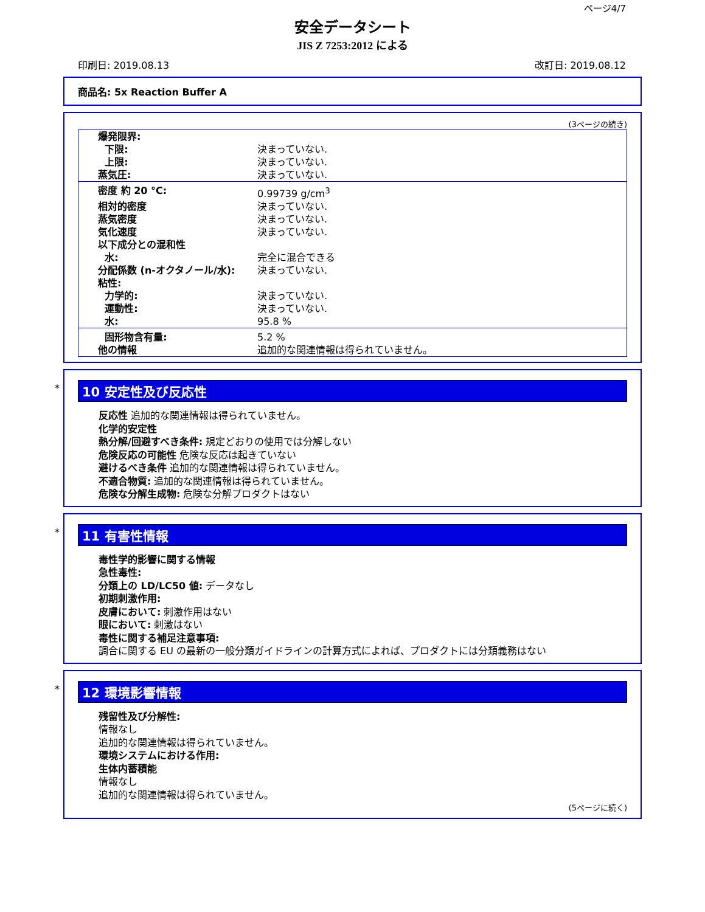ページ4/7
安全データシート
JIS Z 7253:2012 による
印刷日: 2019.08.13 改訂日: 2019.08.12
商品名: 5x Reaction Buffer A
(3ページの続き)
| 爆発限界: | |
| 下限: | 決まっていない. |
| 上限: | 決まっていない. |
| 蒸気圧: | 決まっていない. |
| 密度 約 20 °C: | 0.99739 g/cm<sup>3</sup> |
| 相対的密度 | 決まっていない. |
| 蒸気密度 | 決まっていない. |
| 気化速度 | 決まっていない. |
| 以下成分との混和性 | |
| 水: | 完全に混合できる |
| 分配係数 (n-オクタノール/水): | 決まっていない. |
| 粘性: | |
| 力学的: | 決まっていない. |
| 運動性: | 決まっていない. |
| 水: | 95.8 % |
| 固形物含有量: | 5.2 % |
| 他の情報 | 追加的な関連情報は得られていません。 |
*
10 安定性及び反応性
反応性 追加的な関連情報は得られていません。
化学的安定性
熱分解/回避すべき条件: 規定どおりの使用では分解しない
危険反応の可能性 危険な反応は起きていない
避けるべき条件 追加的な関連情報は得られていません。
不適合物質: 追加的な関連情報は得られていません。
危険な分解生成物: 危険な分解プロダクトはない
*
11 有害性情報
毒性学的影響に関する情報
急性毒性:
分類上の LD/LC50 値: データなし
初期刺激作用:
皮膚において: 刺激作用はない
眼において: 刺激はない
毒性に関する補足注意事項:
調合に関する EU の最新の一般分類ガイドラインの計算方式によれば、プロダクトには分類義務はない
*
12 環境影響情報
残留性及び分解性:
情報なし
追加的な関連情報は得られていません。
環境システムにおける作用:
生体内蓄積能
情報なし
追加的な関連情報は得られていません。
(5ページに続く)